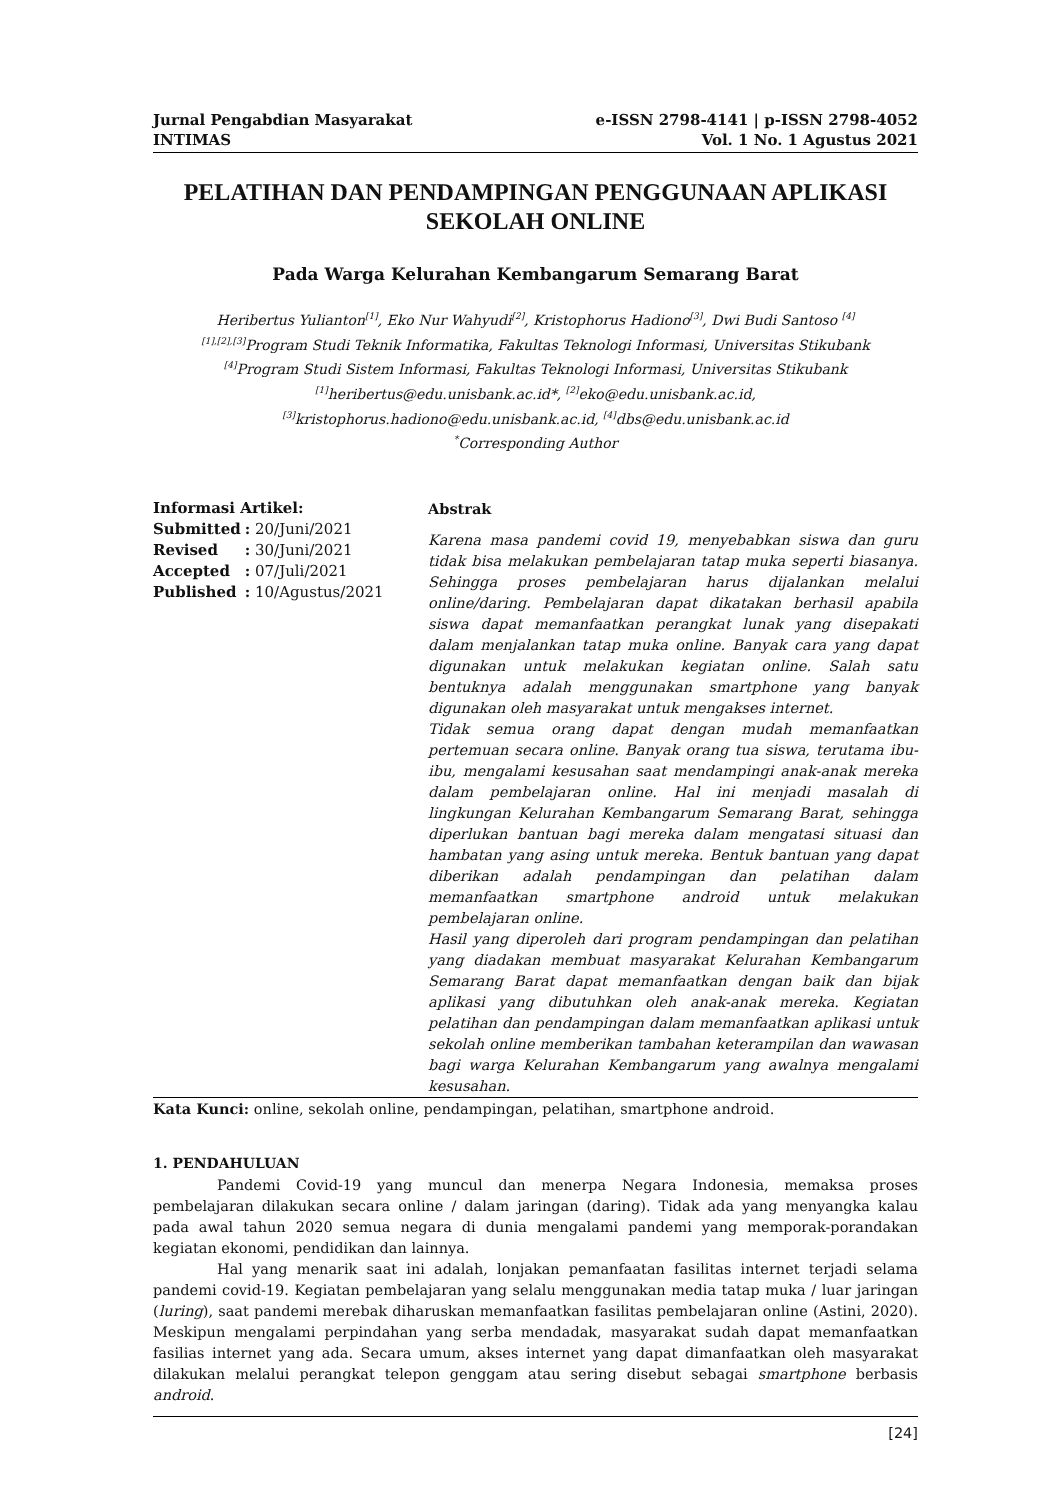Jurnal Pengabdian Masyarakat
INTIMAS
e-ISSN 2798-4141 | p-ISSN 2798-4052
Vol. 1 No. 1 Agustus 2021
PELATIHAN DAN PENDAMPINGAN PENGGUNAAN APLIKASI SEKOLAH ONLINE
Pada Warga Kelurahan Kembangarum Semarang Barat
Heribertus Yulianton<sup>[1]</sup>, Eko Nur Wahyudi<sup>[2]</sup>, Kristophorus Hadiono<sup>[3]</sup>, Dwi Budi Santoso <sup>[4]</sup>
<sup>[1],[2],[3]</sup>Program Studi Teknik Informatika, Fakultas Teknologi Informasi, Universitas Stikubank
<sup>[4]</sup> Program Studi Sistem Informasi, Fakultas Teknologi Informasi, Universitas Stikubank
<sup>[1]</sup> heribertus@edu.unisbank.ac.id*, <sup>[2]</sup>eko@edu.unisbank.ac.id,
<sup>[3]</sup> kristophorus.hadiono@edu.unisbank.ac.id, <sup>[4]</sup>dbs@edu.unisbank.ac.id
<sup>*</sup> Corresponding Author
Informasi Artikel:
| Submitted | : 20/Juni/2021 |
| Revised | : 30/Juni/2021 |
| Accepted | : 07/Juli/2021 |
| Published | : 10/Agustus/2021 |
Abstrak
Karena masa pandemi covid 19, menyebabkan siswa dan guru tidak bisa melakukan pembelajaran tatap muka seperti biasanya. Sehingga proses pembelajaran harus dijalankan melalui online/daring. Pembelajaran dapat dikatakan berhasil apabila siswa dapat memanfaatkan perangkat lunak yang disepakati dalam menjalankan tatap muka online. Banyak cara yang dapat digunakan untuk melakukan kegiatan online. Salah satu bentuknya adalah menggunakan smartphone yang banyak digunakan oleh masyarakat untuk mengakses internet.
Tidak semua orang dapat dengan mudah memanfaatkan pertemuan secara online. Banyak orang tua siswa, terutama ibu-ibu, mengalami kesusahan saat mendampingi anak-anak mereka dalam pembelajaran online. Hal ini menjadi masalah di lingkungan Kelurahan Kembangarum Semarang Barat, sehingga diperlukan bantuan bagi mereka dalam mengatasi situasi dan hambatan yang asing untuk mereka. Bentuk bantuan yang dapat diberikan adalah pendampingan dan pelatihan dalam memanfaatkan smartphone android untuk melakukan pembelajaran online.
Hasil yang diperoleh dari program pendampingan dan pelatihan yang diadakan membuat masyarakat Kelurahan Kembangarum Semarang Barat dapat memanfaatkan dengan baik dan bijak aplikasi yang dibutuhkan oleh anak-anak mereka. Kegiatan pelatihan dan pendampingan dalam memanfaatkan aplikasi untuk sekolah online memberikan tambahan keterampilan dan wawasan bagi warga Kelurahan Kembangarum yang awalnya mengalami kesusahan.
Kata Kunci: online, sekolah online, pendampingan, pelatihan, smartphone android.
1. PENDAHULUAN
Pandemi Covid-19 yang muncul dan menerpa Negara Indonesia, memaksa proses pembelajaran dilakukan secara online / dalam jaringan (daring). Tidak ada yang menyangka kalau pada awal tahun 2020 semua negara di dunia mengalami pandemi yang memporak-porandakan kegiatan ekonomi, pendidikan dan lainnya.
Hal yang menarik saat ini adalah, lonjakan pemanfaatan fasilitas internet terjadi selama pandemi covid-19. Kegiatan pembelajaran yang selalu menggunakan media tatap muka / luar jaringan (luring), saat pandemi merebak diharuskan memanfaatkan fasilitas pembelajaran online (Astini, 2020). Meskipun mengalami perpindahan yang serba mendadak, masyarakat sudah dapat memanfaatkan fasilias internet yang ada. Secara umum, akses internet yang dapat dimanfaatkan oleh masyarakat dilakukan melalui perangkat telepon genggam atau sering disebut sebagai smartphone berbasis android.
[24]